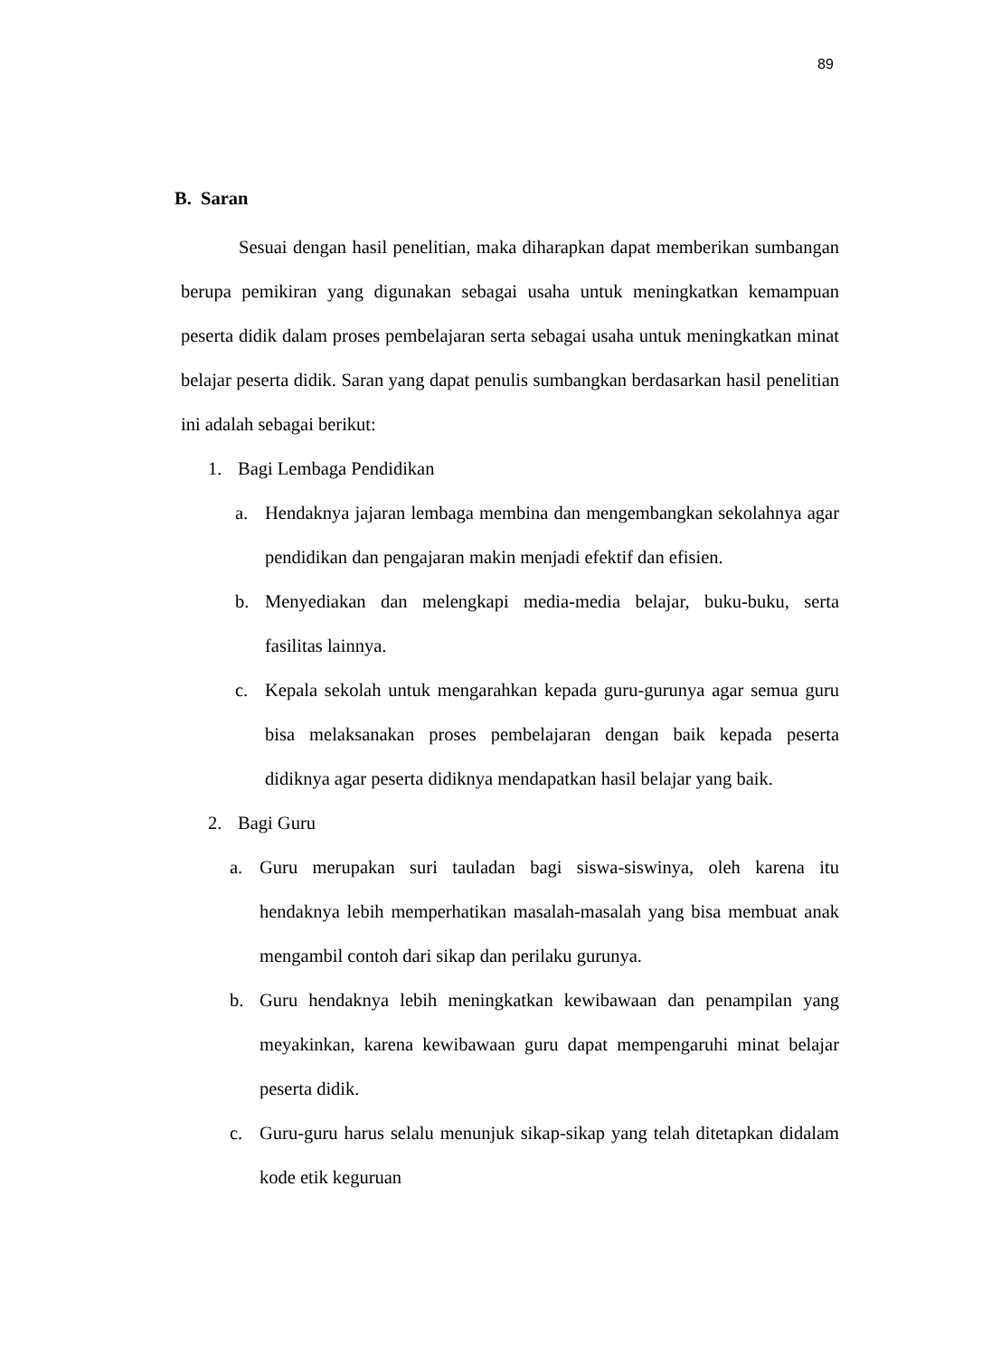89
B. Saran
Sesuai dengan hasil penelitian, maka diharapkan dapat memberikan sumbangan berupa pemikiran yang digunakan sebagai usaha untuk meningkatkan kemampuan peserta didik dalam proses pembelajaran serta sebagai usaha untuk meningkatkan minat belajar peserta didik. Saran yang dapat penulis sumbangkan berdasarkan hasil penelitian ini adalah sebagai berikut:
1. Bagi Lembaga Pendidikan
a. Hendaknya jajaran lembaga membina dan mengembangkan sekolahnya agar pendidikan dan pengajaran makin menjadi efektif dan efisien.
b. Menyediakan dan melengkapi media-media belajar, buku-buku, serta fasilitas lainnya.
c. Kepala sekolah untuk mengarahkan kepada guru-gurunya agar semua guru bisa melaksanakan proses pembelajaran dengan baik kepada peserta didiknya agar peserta didiknya mendapatkan hasil belajar yang baik.
2. Bagi Guru
a. Guru merupakan suri tauladan bagi siswa-siswinya, oleh karena itu hendaknya lebih memperhatikan masalah-masalah yang bisa membuat anak mengambil contoh dari sikap dan perilaku gurunya.
b. Guru hendaknya lebih meningkatkan kewibawaan dan penampilan yang meyakinkan, karena kewibawaan guru dapat mempengaruhi minat belajar peserta didik.
c. Guru-guru harus selalu menunjuk sikap-sikap yang telah ditetapkan didalam kode etik keguruan